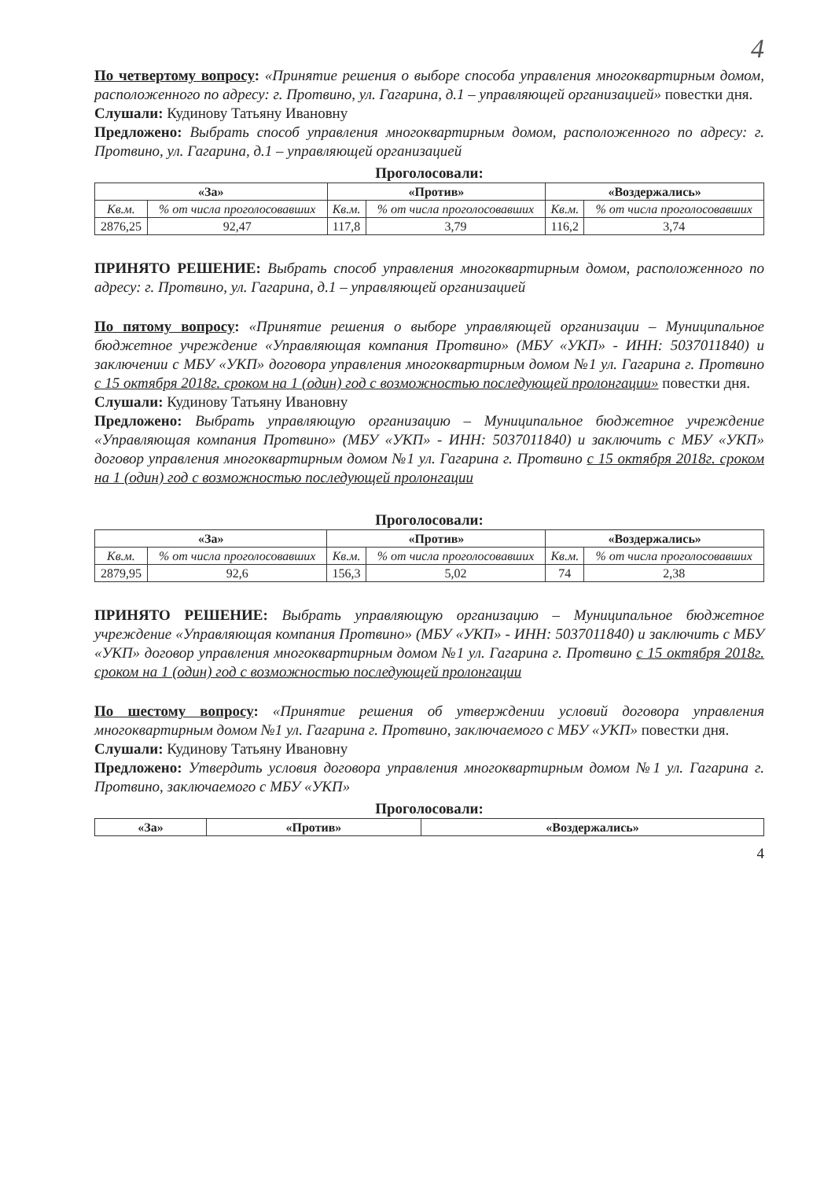4
По четвертому вопросу: «Принятие решения о выборе способа управления многоквартирным домом, расположенного по адресу: г. Протвино, ул. Гагарина, д.1 – управляющей организацией» повестки дня.
Слушали: Кудинову Татьяну Ивановну
Предложено: Выбрать способ управления многоквартирным домом, расположенного по адресу: г. Протвино, ул. Гагарина, д.1 – управляющей организацией
Проголосовали:
| «За» | | «Против» | | «Воздержались» | |
| --- | --- | --- | --- | --- | --- |
| Кв.м. | % от числа проголосовавших | Кв.м. | % от числа проголосовавших | Кв.м. | % от числа проголосовавших |
| 2876,25 | 92,47 | 117,8 | 3,79 | 116,2 | 3,74 |
ПРИНЯТО РЕШЕНИЕ: Выбрать способ управления многоквартирным домом, расположенного по адресу: г. Протвино, ул. Гагарина, д.1 – управляющей организацией
По пятому вопросу: «Принятие решения о выборе управляющей организации – Муниципальное бюджетное учреждение «Управляющая компания Протвино» (МБУ «УКП» - ИНН: 5037011840) и заключении с МБУ «УКП» договора управления многоквартирным домом №1 ул. Гагарина г. Протвино с 15 октября 2018г. сроком на 1 (один) год с возможностью последующей пролонгации» повестки дня.
Слушали: Кудинову Татьяну Ивановну
Предложено: Выбрать управляющую организацию – Муниципальное бюджетное учреждение «Управляющая компания Протвино» (МБУ «УКП» - ИНН: 5037011840) и заключить с МБУ «УКП» договор управления многоквартирным домом №1 ул. Гагарина г. Протвино с 15 октября 2018г. сроком на 1 (один) год с возможностью последующей пролонгации
Проголосовали:
| «За» | | «Против» | | «Воздержались» | |
| --- | --- | --- | --- | --- | --- |
| Кв.м. | % от числа проголосовавших | Кв.м. | % от числа проголосовавших | Кв.м. | % от числа проголосовавших |
| 2879,95 | 92,6 | 156,3 | 5,02 | 74 | 2,38 |
ПРИНЯТО РЕШЕНИЕ: Выбрать управляющую организацию – Муниципальное бюджетное учреждение «Управляющая компания Протвино» (МБУ «УКП» - ИНН: 5037011840) и заключить с МБУ «УКП» договор управления многоквартирным домом №1 ул. Гагарина г. Протвино с 15 октября 2018г. сроком на 1 (один) год с возможностью последующей пролонгации
По шестому вопросу: «Принятие решения об утверждении условий договора управления многоквартирным домом №1 ул. Гагарина г. Протвино, заключаемого с МБУ «УКП» повестки дня.
Слушали: Кудинову Татьяну Ивановну
Предложено: Утвердить условия договора управления многоквартирным домом №1 ул. Гагарина г. Протвино, заключаемого с МБУ «УКП»
Проголосовали:
| «За» | «Против» | «Воздержались» |
| --- | --- | --- |
4